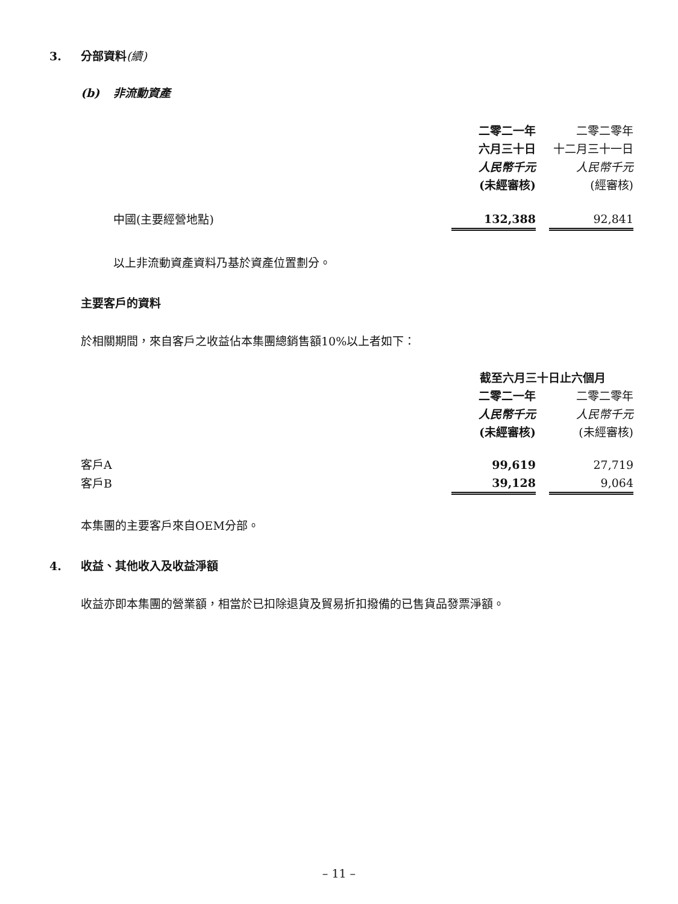3. 分部資料(續)
(b) 非流動資產
| | 二零二一年 | | 二零二零年 |
| | 六月三十日 | | 十二月三十一日 |
| | 人民幣千元 | | 人民幣千元 |
| | (未經審核) | | (經審核) |
| 中國(主要經營地點) | 132,388 | | 92,841 |
以上非流動資產資料乃基於資產位置劃分。
主要客戶的資料
於相關期間，來自客戶之收益佔本集團總銷售額10%以上者如下：
| | 截至六月三十日止六個月 | | |
| | 二零二一年 | | 二零二零年 |
| | 人民幣千元 | | 人民幣千元 |
| | (未經審核) | | (未經審核) |
| 客戶A | 99,619 | | 27,719 |
| 客戶B | 39,128 | | 9,064 |
本集團的主要客戶來自OEM分部。
4. 收益、其他收入及收益淨額
收益亦即本集團的營業額，相當於已扣除退貨及貿易折扣撥備的已售貨品發票淨額。
– 11 –